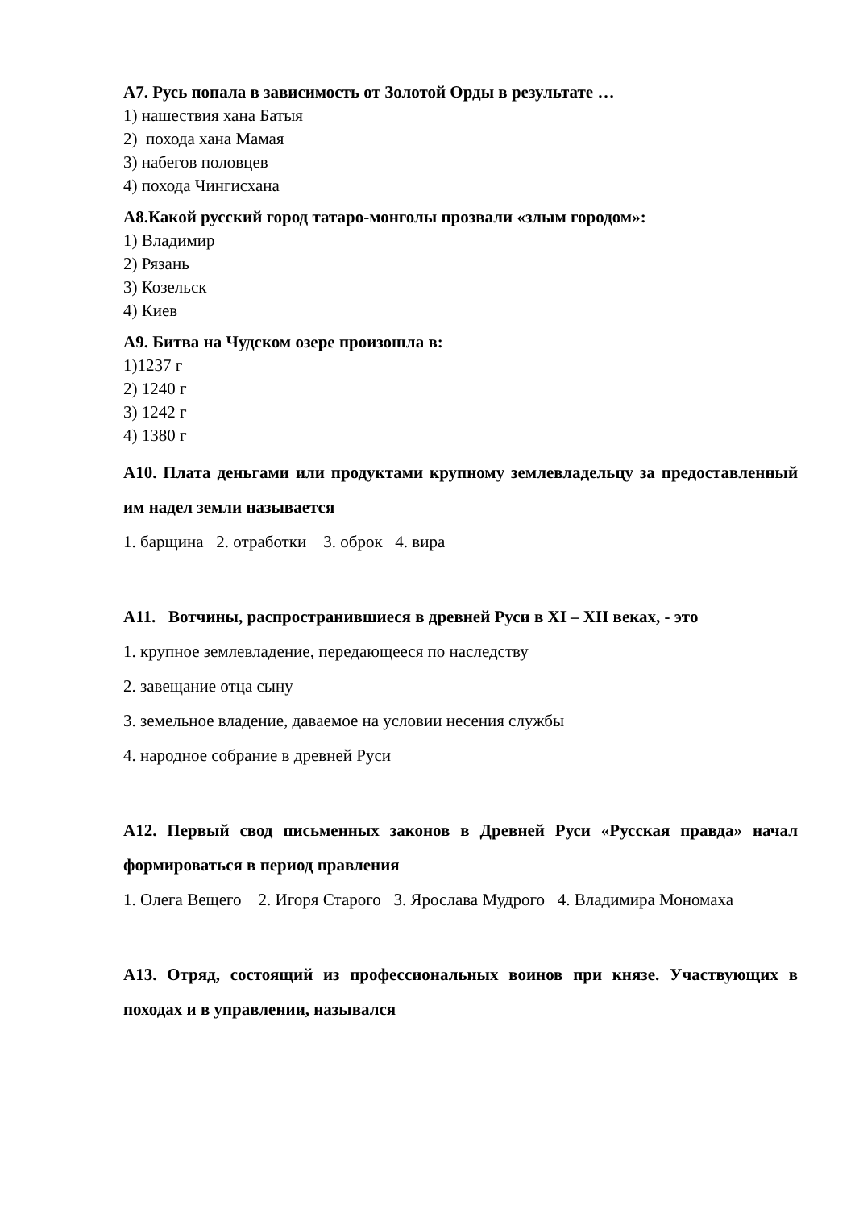А7. Русь попала в зависимость от Золотой Орды в результате …
1) нашествия хана Батыя
2) похода хана Мамая
3) набегов половцев
4) похода Чингисхана
А8.Какой русский город татаро-монголы прозвали «злым городом»:
1) Владимир
2) Рязань
3) Козельск
4) Киев
А9. Битва на Чудском озере произошла в:
1)1237 г
2) 1240 г
3) 1242 г
4) 1380 г
А10. Плата деньгами или продуктами крупному землевладельцу за предоставленный им надел земли называется
1. барщина 2. отработки 3. оброк 4. вира
А11. Вотчины, распространившиеся в древней Руси в XI – XII веках, - это
1. крупное землевладение, передающееся по наследству
2. завещание отца сыну
3. земельное владение, даваемое на условии несения службы
4. народное собрание в древней Руси
А12. Первый свод письменных законов в Древней Руси «Русская правда» начал формироваться в период правления
1. Олега Вещего 2. Игоря Старого 3. Ярослава Мудрого 4. Владимира Мономаха
А13. Отряд, состоящий из профессиональных воинов при князе. Участвующих в походах и в управлении, назывался